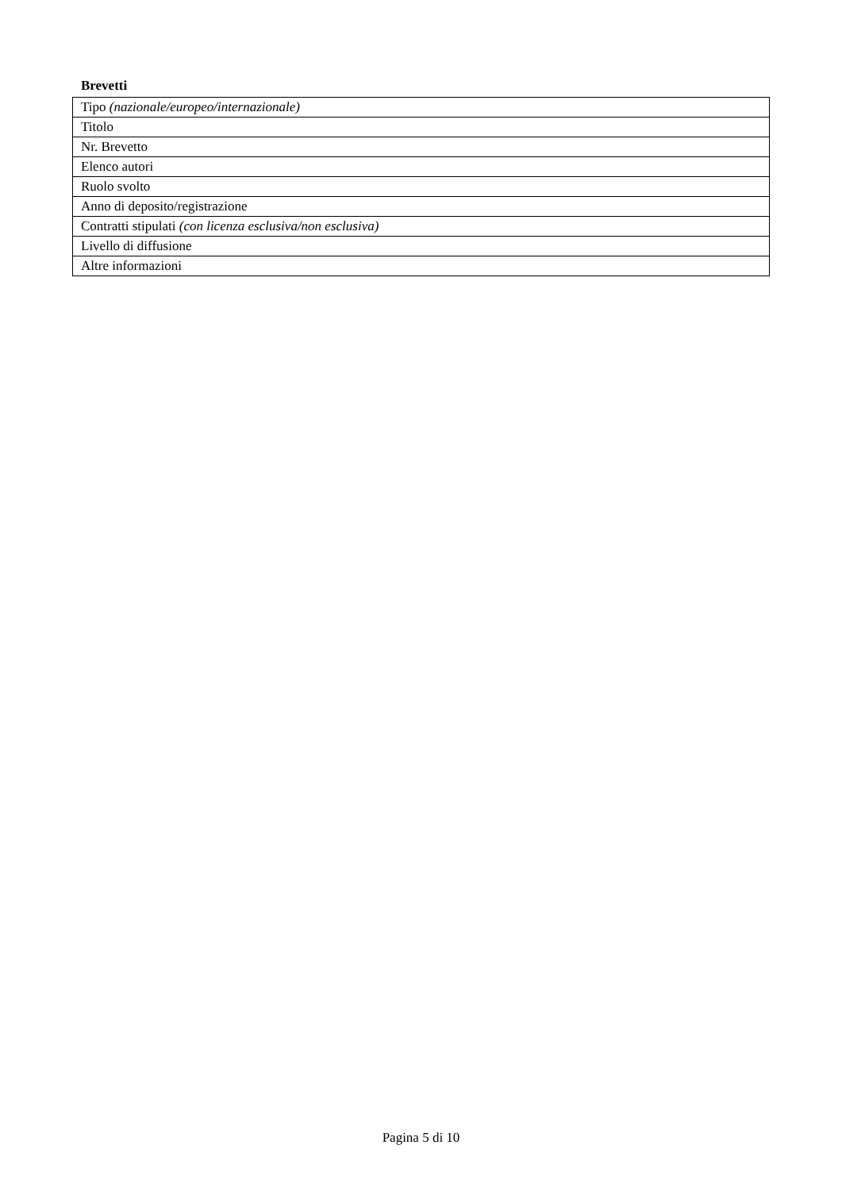Brevetti
| Tipo (nazionale/europeo/internazionale) |
| Titolo |
| Nr. Brevetto |
| Elenco autori |
| Ruolo svolto |
| Anno di deposito/registrazione |
| Contratti stipulati (con licenza esclusiva/non esclusiva) |
| Livello di diffusione |
| Altre informazioni |
Pagina 5 di 10